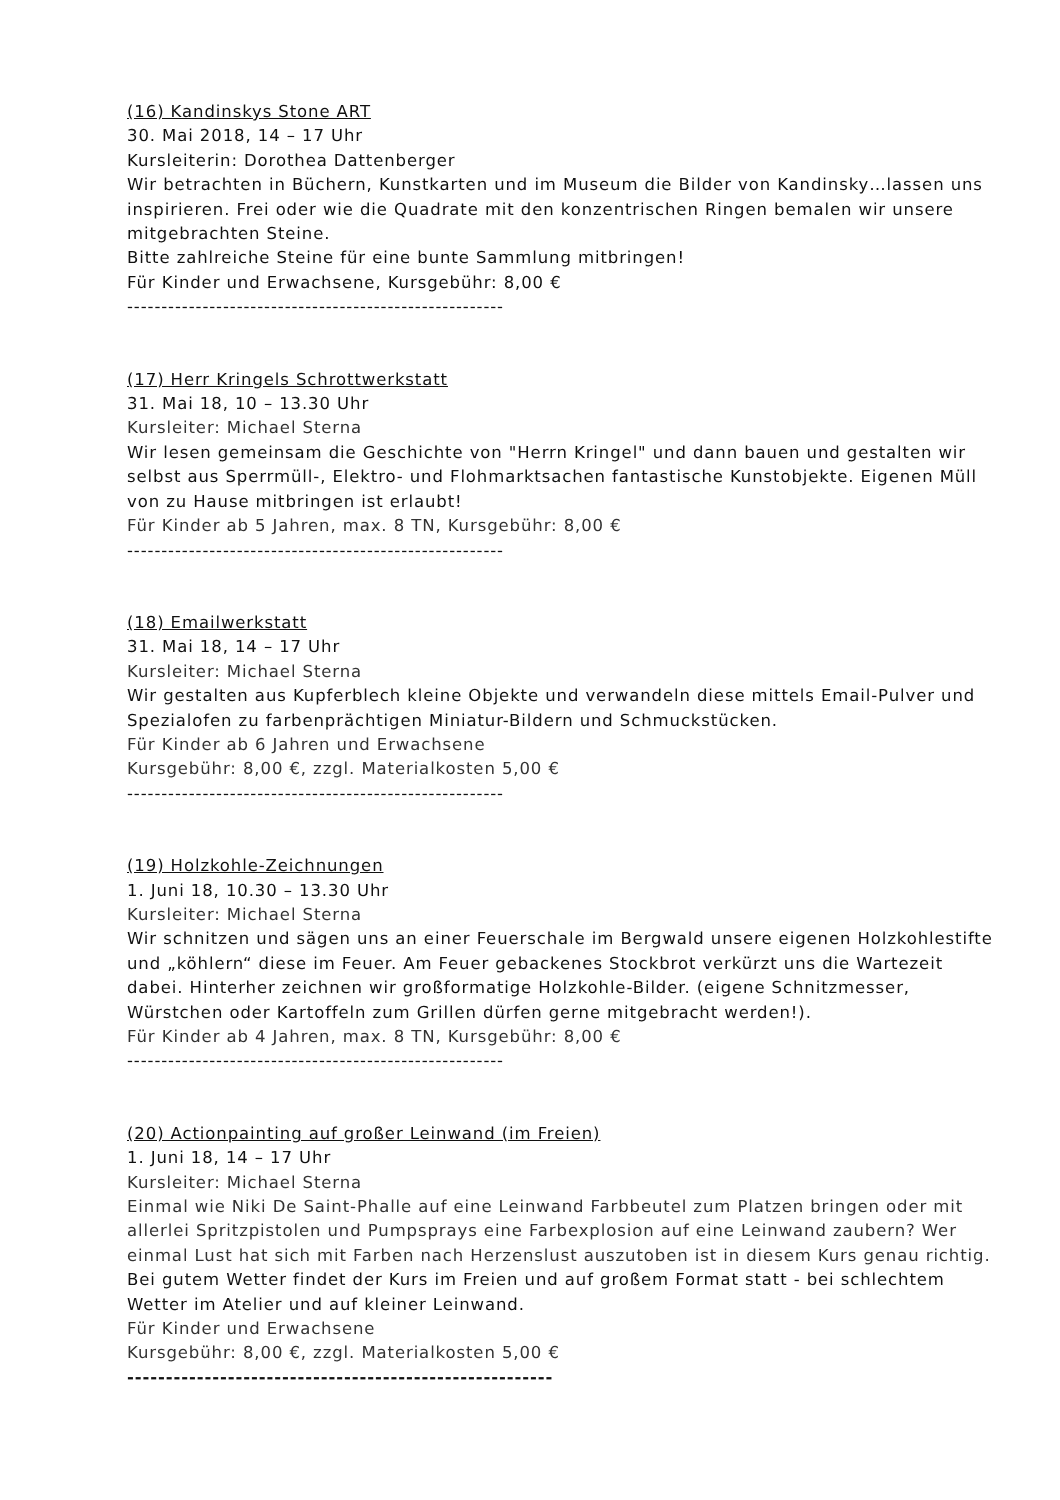(16) Kandinskys Stone ART
30. Mai 2018, 14 – 17 Uhr
Kursleiterin: Dorothea Dattenberger
Wir betrachten in Büchern, Kunstkarten und im Museum die Bilder von Kandinsky…lassen uns inspirieren. Frei oder wie die Quadrate mit den konzentrischen Ringen bemalen wir unsere mitgebrachten Steine.
Bitte zahlreiche Steine für eine bunte Sammlung mitbringen!
Für Kinder und Erwachsene, Kursgebühr: 8,00 €
-------------------------------------------------------
(17) Herr Kringels Schrottwerkstatt
31. Mai 18, 10 – 13.30 Uhr
Kursleiter: Michael Sterna
Wir lesen gemeinsam die Geschichte von "Herrn Kringel" und dann bauen und gestalten wir selbst aus Sperrmüll-, Elektro- und Flohmarktsachen fantastische Kunstobjekte. Eigenen Müll von zu Hause mitbringen ist erlaubt!
Für Kinder ab 5 Jahren, max. 8 TN, Kursgebühr: 8,00 €
-------------------------------------------------------
(18) Emailwerkstatt
31. Mai 18, 14 – 17 Uhr
Kursleiter: Michael Sterna
Wir gestalten aus Kupferblech kleine Objekte und verwandeln diese mittels Email-Pulver und Spezialofen zu farbenprächtigen Miniatur-Bildern und Schmuckstücken.
Für Kinder ab 6 Jahren und Erwachsene
Kursgebühr: 8,00 €, zzgl. Materialkosten 5,00 €
-------------------------------------------------------
(19) Holzkohle-Zeichnungen
1. Juni 18, 10.30 – 13.30 Uhr
Kursleiter: Michael Sterna
Wir schnitzen und sägen uns an einer Feuerschale im Bergwald unsere eigenen Holzkohlestifte und „köhlern“ diese im Feuer. Am Feuer gebackenes Stockbrot verkürzt uns die Wartezeit dabei. Hinterher zeichnen wir großformatige Holzkohle-Bilder. (eigene Schnitzmesser, Würstchen oder Kartoffeln zum Grillen dürfen gerne mitgebracht werden!).
Für Kinder ab 4 Jahren, max. 8 TN, Kursgebühr: 8,00 €
-------------------------------------------------------
(20) Actionpainting auf großer Leinwand (im Freien)
1. Juni 18, 14 – 17 Uhr
Kursleiter: Michael Sterna
Einmal wie Niki De Saint-Phalle auf eine Leinwand Farbbeutel zum Platzen bringen oder mit allerlei Spritzpistolen und Pumpsprays eine Farbexplosion auf eine Leinwand zaubern? Wer einmal Lust hat sich mit Farben nach Herzenslust auszutoben ist in diesem Kurs genau richtig.
Bei gutem Wetter findet der Kurs im Freien und auf großem Format statt - bei schlechtem Wetter im Atelier und auf kleiner Leinwand.
Für Kinder und Erwachsene
Kursgebühr: 8,00 €, zzgl. Materialkosten 5,00 €
-------------------------------------------------------